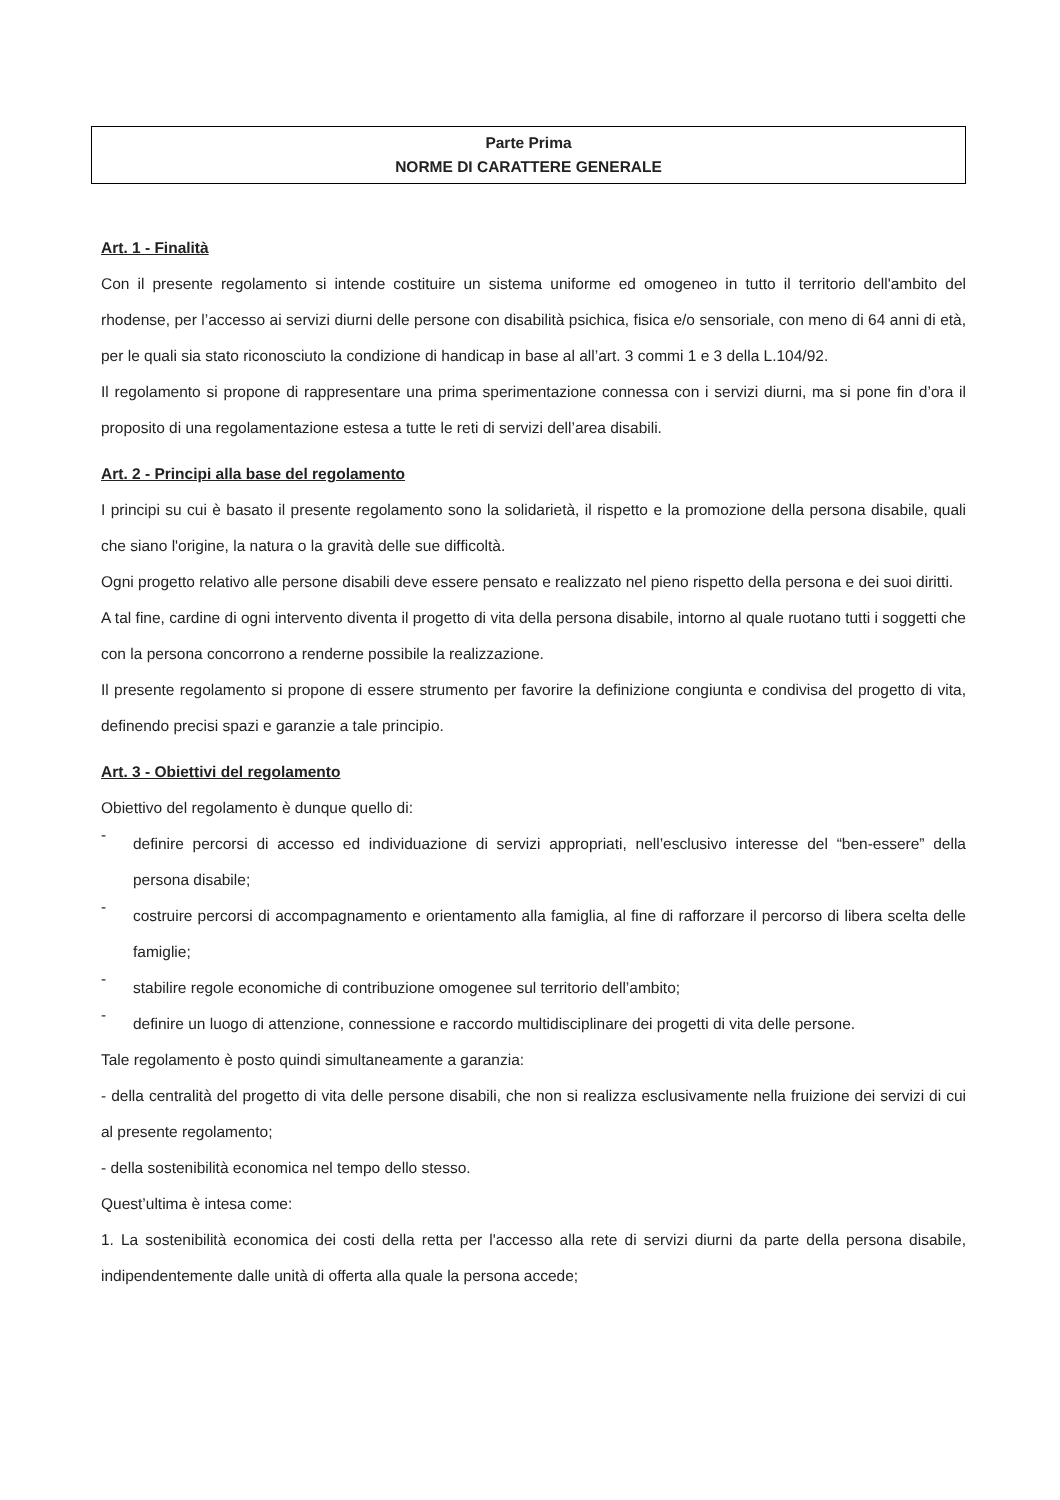Parte Prima
NORME DI CARATTERE GENERALE
Art. 1 - Finalità
Con il presente regolamento si intende costituire un sistema uniforme ed omogeneo in tutto il territorio dell'ambito del rhodense, per l’accesso ai servizi diurni delle persone con disabilità psichica, fisica e/o sensoriale, con meno di 64 anni di età, per le quali sia stato riconosciuto la condizione di handicap in base al all’art. 3 commi 1 e 3 della L.104/92.
Il regolamento si propone di rappresentare una prima sperimentazione connessa con i servizi diurni, ma si pone fin d’ora il proposito di una regolamentazione estesa a tutte le reti di servizi dell’area disabili.
Art. 2 - Principi alla base del regolamento
I principi su cui è basato il presente regolamento sono la solidarietà, il rispetto e la promozione della persona disabile, quali che siano l'origine, la natura o la gravità delle sue difficoltà.
Ogni progetto relativo alle persone disabili deve essere pensato e realizzato nel pieno rispetto della persona e dei suoi diritti.
A tal fine, cardine di ogni intervento diventa il progetto di vita della persona disabile, intorno al quale ruotano tutti i soggetti che con la persona concorrono a renderne possibile la realizzazione.
Il presente regolamento si propone di essere strumento per favorire la definizione congiunta e condivisa del progetto di vita, definendo precisi spazi e garanzie a tale principio.
Art. 3 - Obiettivi del regolamento
Obiettivo del regolamento è dunque quello di:
-
definire percorsi di accesso ed individuazione di servizi appropriati, nell’esclusivo interesse del “ben-essere” della persona disabile;
-
costruire percorsi di accompagnamento e orientamento alla famiglia, al fine di rafforzare il percorso di libera scelta delle famiglie;
-
stabilire regole economiche di contribuzione omogenee sul territorio dell’ambito;
-
definire un luogo di attenzione, connessione e raccordo multidisciplinare dei progetti di vita delle persone.
Tale regolamento è posto quindi simultaneamente a garanzia:
- della centralità del progetto di vita delle persone disabili, che non si realizza esclusivamente nella fruizione dei servizi di cui al presente regolamento;
- della sostenibilità economica nel tempo dello stesso.
Quest’ultima è intesa come:
1. La sostenibilità economica dei costi della retta per l'accesso alla rete di servizi diurni da parte della persona disabile, indipendentemente dalle unità di offerta alla quale la persona accede;